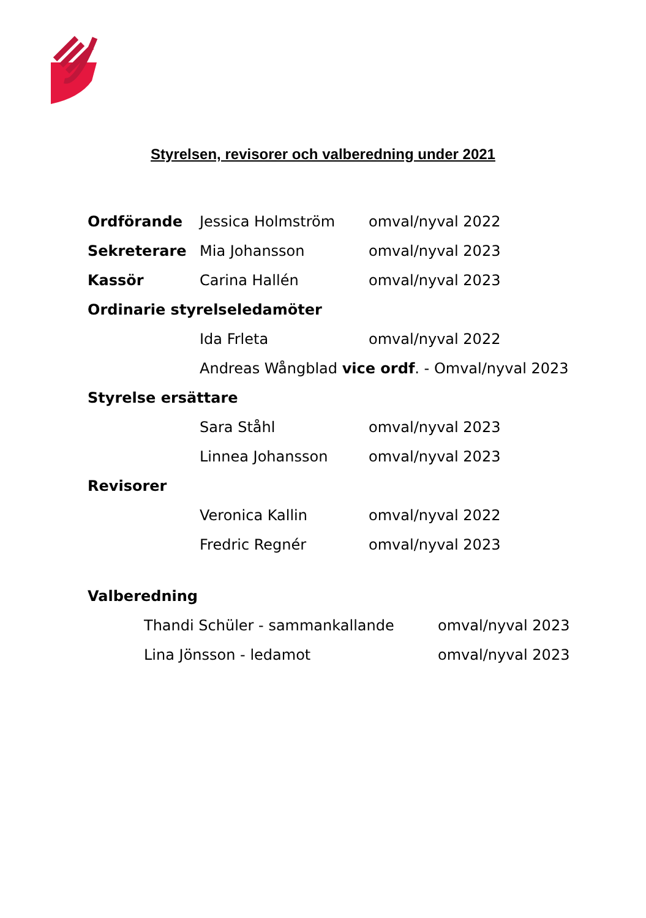Styrelsen, revisorer och valberedning under 2021
Ordförande Jessica Holmström omval/nyval 2022
Sekreterare Mia Johansson omval/nyval 2023
Kassör Carina Hallén omval/nyval 2023
Ordinarie styrelseledamöter
Ida Frleta omval/nyval 2022
Andreas Wångblad vice ordf. - Omval/nyval 2023
Styrelse ersättare
Sara Ståhl omval/nyval 2023
Linnea Johansson omval/nyval 2023
Revisorer
Veronica Kallin omval/nyval 2022
Fredric Regnér omval/nyval 2023
Valberedning
Thandi Schüler - sammankallande omval/nyval 2023
Lina Jönsson - ledamot omval/nyval 2023